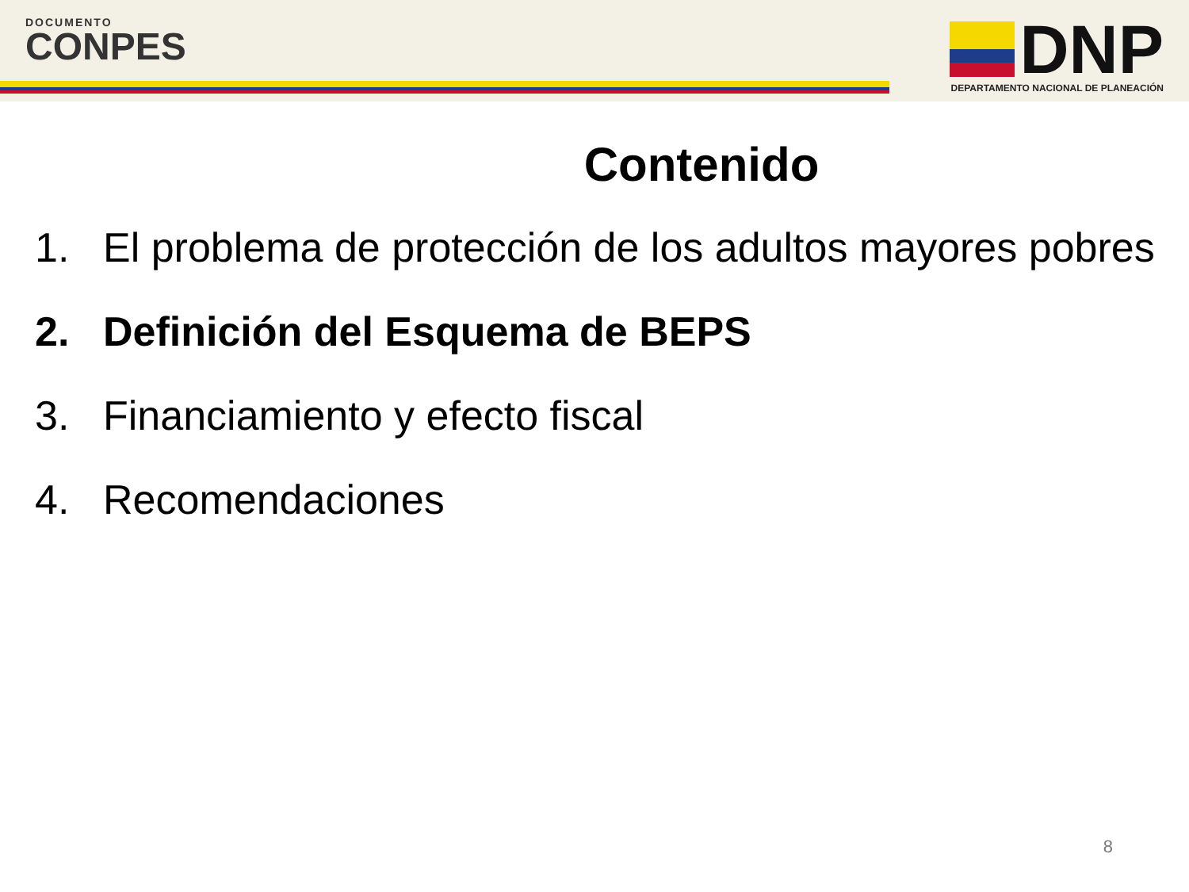DOCUMENTO
CONPES
DNP
DEPARTAMENTO NACIONAL DE PLANEACIÓN
Contenido
1. El problema de protección de los adultos mayores pobres
2. Definición del Esquema de BEPS
3. Financiamiento y efecto fiscal
4. Recomendaciones
8